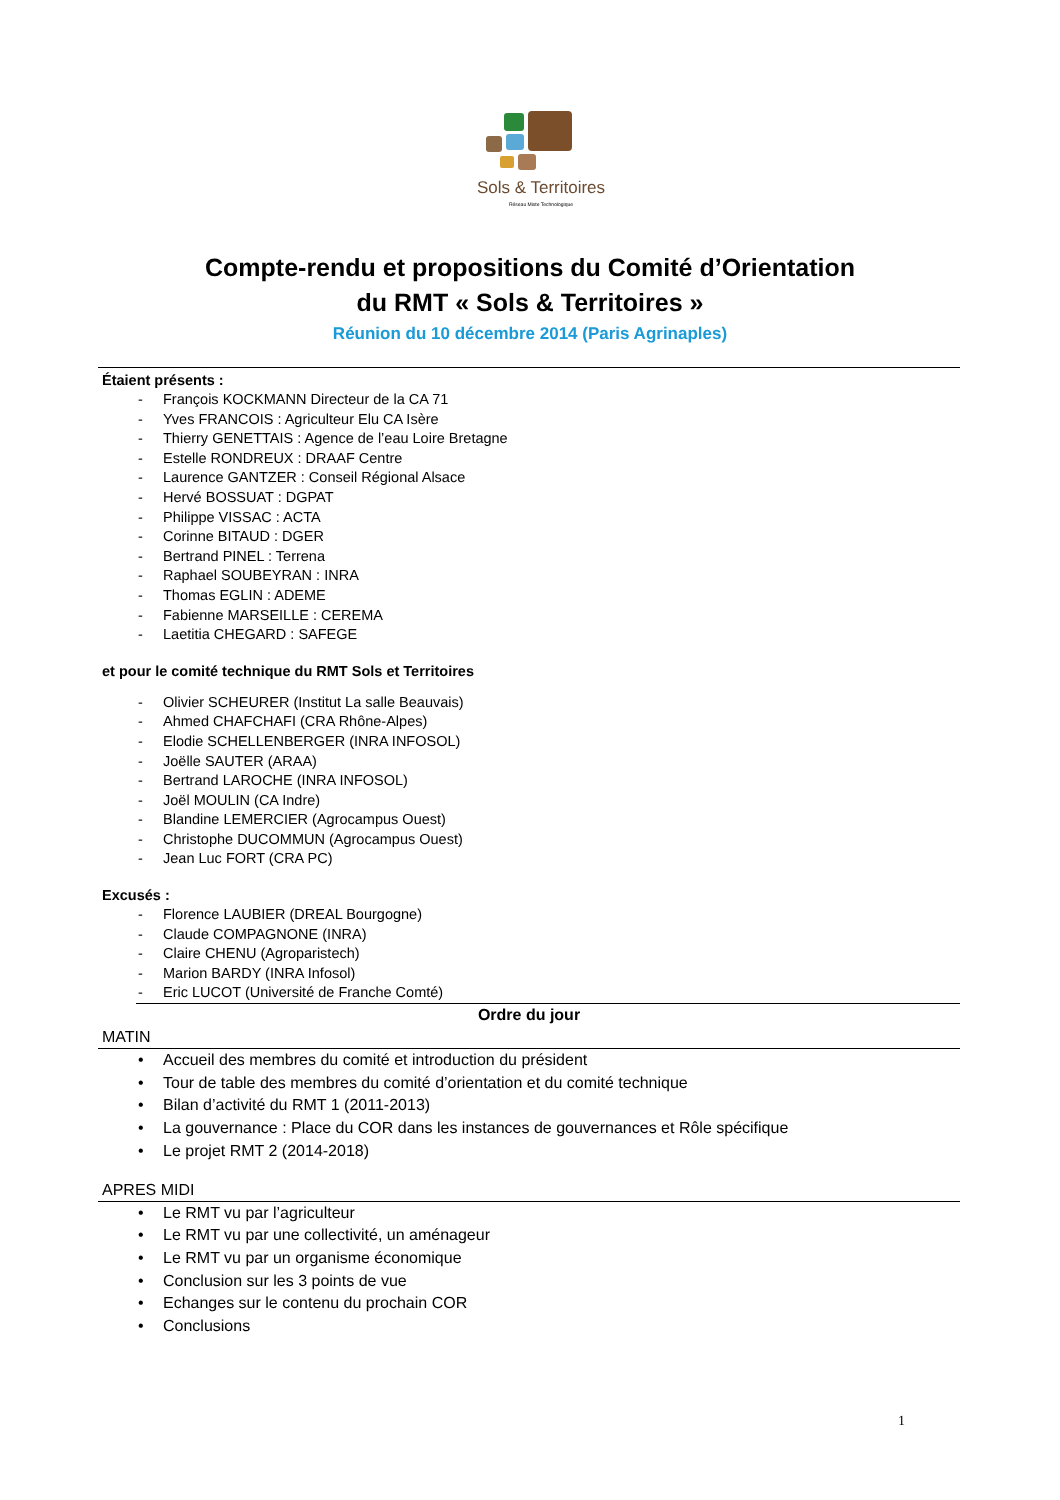Sols & Territoires
Réseau Mixte Technologique
Compte-rendu et propositions du Comité d’Orientation
du RMT « Sols & Territoires »
Réunion du 10 décembre 2014 (Paris Agrinaples)
Étaient présents :
- François KOCKMANN Directeur de la CA 71
- Yves FRANCOIS : Agriculteur Elu CA Isère
- Thierry GENETTAIS : Agence de l’eau Loire Bretagne
- Estelle RONDREUX : DRAAF Centre
- Laurence GANTZER : Conseil Régional Alsace
- Hervé BOSSUAT : DGPAT
- Philippe VISSAC : ACTA
- Corinne BITAUD : DGER
- Bertrand PINEL : Terrena
- Raphael SOUBEYRAN : INRA
- Thomas EGLIN : ADEME
- Fabienne MARSEILLE : CEREMA
- Laetitia CHEGARD : SAFEGE
et pour le comité technique du RMT Sols et Territoires
- Olivier SCHEURER (Institut La salle Beauvais)
- Ahmed CHAFCHAFI (CRA Rhône-Alpes)
- Elodie SCHELLENBERGER (INRA INFOSOL)
- Joëlle SAUTER (ARAA)
- Bertrand LAROCHE (INRA INFOSOL)
- Joël MOULIN (CA Indre)
- Blandine LEMERCIER (Agrocampus Ouest)
- Christophe DUCOMMUN (Agrocampus Ouest)
- Jean Luc FORT (CRA PC)
Excusés :
- Florence LAUBIER (DREAL Bourgogne)
- Claude COMPAGNONE (INRA)
- Claire CHENU (Agroparistech)
- Marion BARDY (INRA Infosol)
- Eric LUCOT (Université de Franche Comté)
Ordre du jour
MATIN
• Accueil des membres du comité et introduction du président
• Tour de table des membres du comité d’orientation et du comité technique
• Bilan d’activité du RMT 1 (2011-2013)
• La gouvernance : Place du COR dans les instances de gouvernances et Rôle spécifique
• Le projet RMT 2 (2014-2018)
APRES MIDI
• Le RMT vu par l’agriculteur
• Le RMT vu par une collectivité, un aménageur
• Le RMT vu par un organisme économique
• Conclusion sur les 3 points de vue
• Echanges sur le contenu du prochain COR
• Conclusions
1